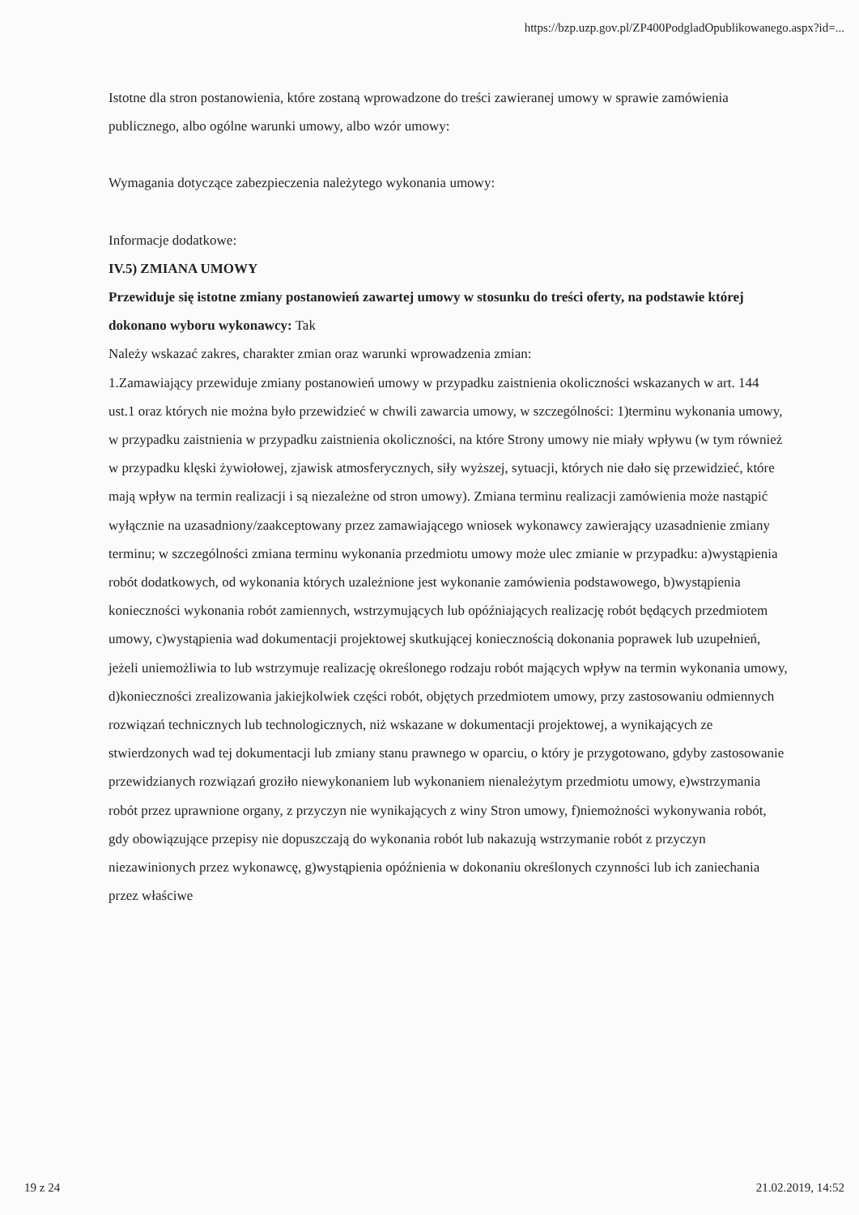https://bzp.uzp.gov.pl/ZP400PodgladOpublikowanego.aspx?id=...
Istotne dla stron postanowienia, które zostaną wprowadzone do treści zawieranej umowy w sprawie zamówienia publicznego, albo ogólne warunki umowy, albo wzór umowy:
Wymagania dotyczące zabezpieczenia należytego wykonania umowy:
Informacje dodatkowe:
IV.5) ZMIANA UMOWY
Przewiduje się istotne zmiany postanowień zawartej umowy w stosunku do treści oferty, na podstawie której dokonano wyboru wykonawcy: Tak
Należy wskazać zakres, charakter zmian oraz warunki wprowadzenia zmian:
1.Zamawiający przewiduje zmiany postanowień umowy w przypadku zaistnienia okoliczności wskazanych w art. 144 ust.1 oraz których nie można było przewidzieć w chwili zawarcia umowy, w szczególności: 1)terminu wykonania umowy, w przypadku zaistnienia w przypadku zaistnienia okoliczności, na które Strony umowy nie miały wpływu (w tym również w przypadku klęski żywiołowej, zjawisk atmosferycznych, siły wyższej, sytuacji, których nie dało się przewidzieć, które mają wpływ na termin realizacji i są niezależne od stron umowy). Zmiana terminu realizacji zamówienia może nastąpić wyłącznie na uzasadniony/zaakceptowany przez zamawiającego wniosek wykonawcy zawierający uzasadnienie zmiany terminu; w szczególności zmiana terminu wykonania przedmiotu umowy może ulec zmianie w przypadku: a)wystąpienia robót dodatkowych, od wykonania których uzależnione jest wykonanie zamówienia podstawowego, b)wystąpienia konieczności wykonania robót zamiennych, wstrzymujących lub opóźniających realizację robót będących przedmiotem umowy, c)wystąpienia wad dokumentacji projektowej skutkującej koniecznością dokonania poprawek lub uzupełnień, jeżeli uniemożliwia to lub wstrzymuje realizację określonego rodzaju robót mających wpływ na termin wykonania umowy, d)konieczności zrealizowania jakiejkolwiek części robót, objętych przedmiotem umowy, przy zastosowaniu odmiennych rozwiązań technicznych lub technologicznych, niż wskazane w dokumentacji projektowej, a wynikających ze stwierdzonych wad tej dokumentacji lub zmiany stanu prawnego w oparciu, o który je przygotowano, gdyby zastosowanie przewidzianych rozwiązań groziło niewykonaniem lub wykonaniem nienależytym przedmiotu umowy, e)wstrzymania robót przez uprawnione organy, z przyczyn nie wynikających z winy Stron umowy, f)niemożności wykonywania robót, gdy obowiązujące przepisy nie dopuszczają do wykonania robót lub nakazują wstrzymanie robót z przyczyn niezawinionych przez wykonawcę, g)wystąpienia opóźnienia w dokonaniu określonych czynności lub ich zaniechania przez właściwe
19 z 24 21.02.2019, 14:52